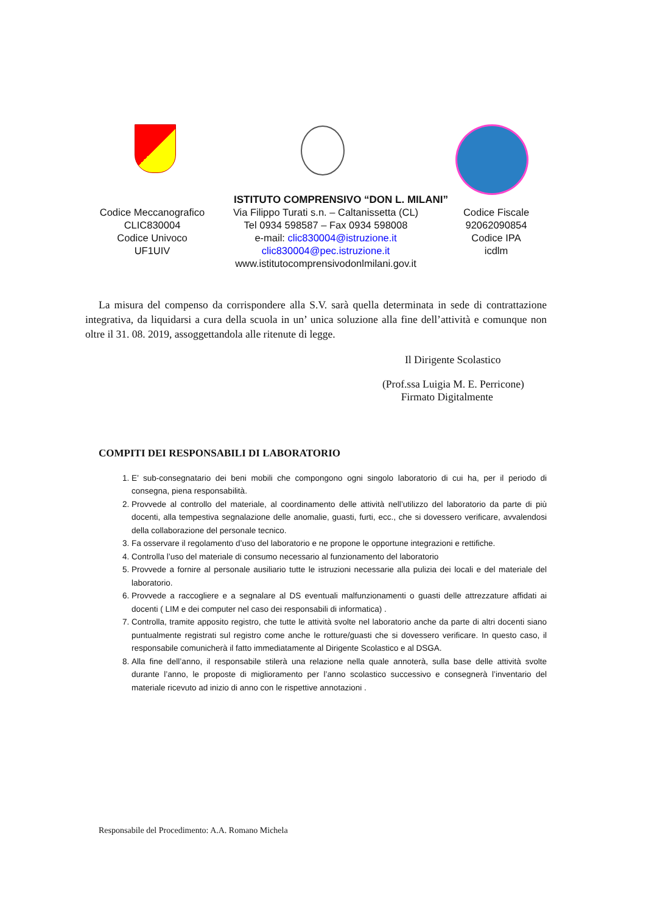ISTITUTO COMPRENSIVO “DON L. MILANI”
Codice Meccanografico
CLIC830004
Codice Univoco
UF1UIV
Via Filippo Turati s.n. – Caltanissetta (CL)
Tel 0934 598587 – Fax 0934 598008
e-mail: clic830004@istruzione.it
clic830004@pec.istruzione.it
www.istitutocomprensivodonlmilani.gov.it
Codice Fiscale
92062090854
Codice IPA
icdlm
La misura del compenso da corrispondere alla S.V. sarà quella determinata in sede di contrattazione integrativa, da liquidarsi a cura della scuola in un’ unica soluzione alla fine dell’attività e comunque non oltre il 31. 08. 2019, assoggettandola alle ritenute di legge.
Il Dirigente Scolastico
(Prof.ssa Luigia M. E. Perricone)
Firmato Digitalmente
COMPITI DEI RESPONSABILI DI LABORATORIO
1. E’ sub-consegnatario dei beni mobili che compongono ogni singolo laboratorio di cui ha, per il periodo di consegna, piena responsabilità.
2. Provvede al controllo del materiale, al coordinamento delle attività nell’utilizzo del laboratorio da parte di più docenti, alla tempestiva segnalazione delle anomalie, guasti, furti, ecc., che si dovessero verificare, avvalendosi della collaborazione del personale tecnico.
3. Fa osservare il regolamento d’uso del laboratorio e ne propone le opportune integrazioni e rettifiche.
4. Controlla l’uso del materiale di consumo necessario al funzionamento del laboratorio
5. Provvede a fornire al personale ausiliario tutte le istruzioni necessarie alla pulizia dei locali e del materiale del laboratorio.
6. Provvede a raccogliere e a segnalare al DS eventuali malfunzionamenti o guasti delle attrezzature affidati ai docenti ( LIM e dei computer nel caso dei responsabili di informatica) .
7. Controlla, tramite apposito registro, che tutte le attività svolte nel laboratorio anche da parte di altri docenti siano puntualmente registrati sul registro come anche le rotture/guasti che si dovessero verificare. In questo caso, il responsabile comunicherà il fatto immediatamente al Dirigente Scolastico e al DSGA.
8. Alla fine dell’anno, il responsabile stilerà una relazione nella quale annoterà, sulla base delle attività svolte durante l’anno, le proposte di miglioramento per l’anno scolastico successivo e consegnerà l’inventario del materiale ricevuto ad inizio di anno con le rispettive annotazioni .
Responsabile del Procedimento: A.A. Romano Michela